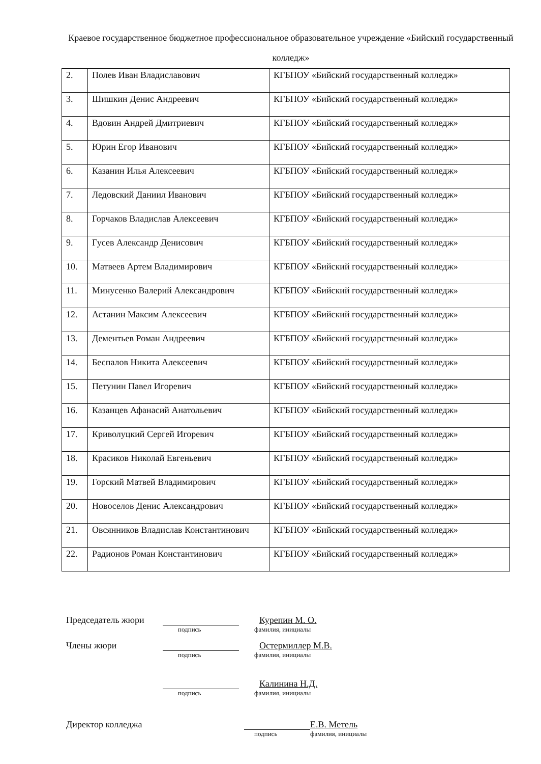Краевое государственное бюджетное профессиональное образовательное учреждение «Бийский государственный колледж»
| 2. | Полев Иван Владиславович | КГБПОУ «Бийский государственный колледж» |
| 3. | Шишкин Денис Андреевич | КГБПОУ «Бийский государственный колледж» |
| 4. | Вдовин Андрей Дмитриевич | КГБПОУ «Бийский государственный колледж» |
| 5. | Юрин Егор Иванович | КГБПОУ «Бийский государственный колледж» |
| 6. | Казанин Илья Алексеевич | КГБПОУ «Бийский государственный колледж» |
| 7. | Ледовский Даниил Иванович | КГБПОУ «Бийский государственный колледж» |
| 8. | Горчаков Владислав Алексеевич | КГБПОУ «Бийский государственный колледж» |
| 9. | Гусев Александр Денисович | КГБПОУ «Бийский государственный колледж» |
| 10. | Матвеев Артем Владимирович | КГБПОУ «Бийский государственный колледж» |
| 11. | Минусенко Валерий Александрович | КГБПОУ «Бийский государственный колледж» |
| 12. | Астанин Максим Алексеевич | КГБПОУ «Бийский государственный колледж» |
| 13. | Дементьев Роман Андреевич | КГБПОУ «Бийский государственный колледж» |
| 14. | Беспалов Никита Алексеевич | КГБПОУ «Бийский государственный колледж» |
| 15. | Петунин Павел Игоревич | КГБПОУ «Бийский государственный колледж» |
| 16. | Казанцев Афанасий Анатольевич | КГБПОУ «Бийский государственный колледж» |
| 17. | Криволуцкий Сергей Игоревич | КГБПОУ «Бийский государственный колледж» |
| 18. | Красиков Николай Евгеньевич | КГБПОУ «Бийский государственный колледж» |
| 19. | Горский Матвей Владимирович | КГБПОУ «Бийский государственный колледж» |
| 20. | Новоселов Денис Александрович | КГБПОУ «Бийский государственный колледж» |
| 21. | Овсянников Владислав Константинович | КГБПОУ «Бийский государственный колледж» |
| 22. | Радионов Роман Константинович | КГБПОУ «Бийский государственный колледж» |
Председатель жюри Курепин М. О.
подпись фамилия, инициалы
Члены жюри Остермиллер М.В.
подпись фамилия, инициалы
Калинина Н.Д.
подпись фамилия, инициалы
Директор колледжа Е.В. Метель
подпись фамилия, инициалы